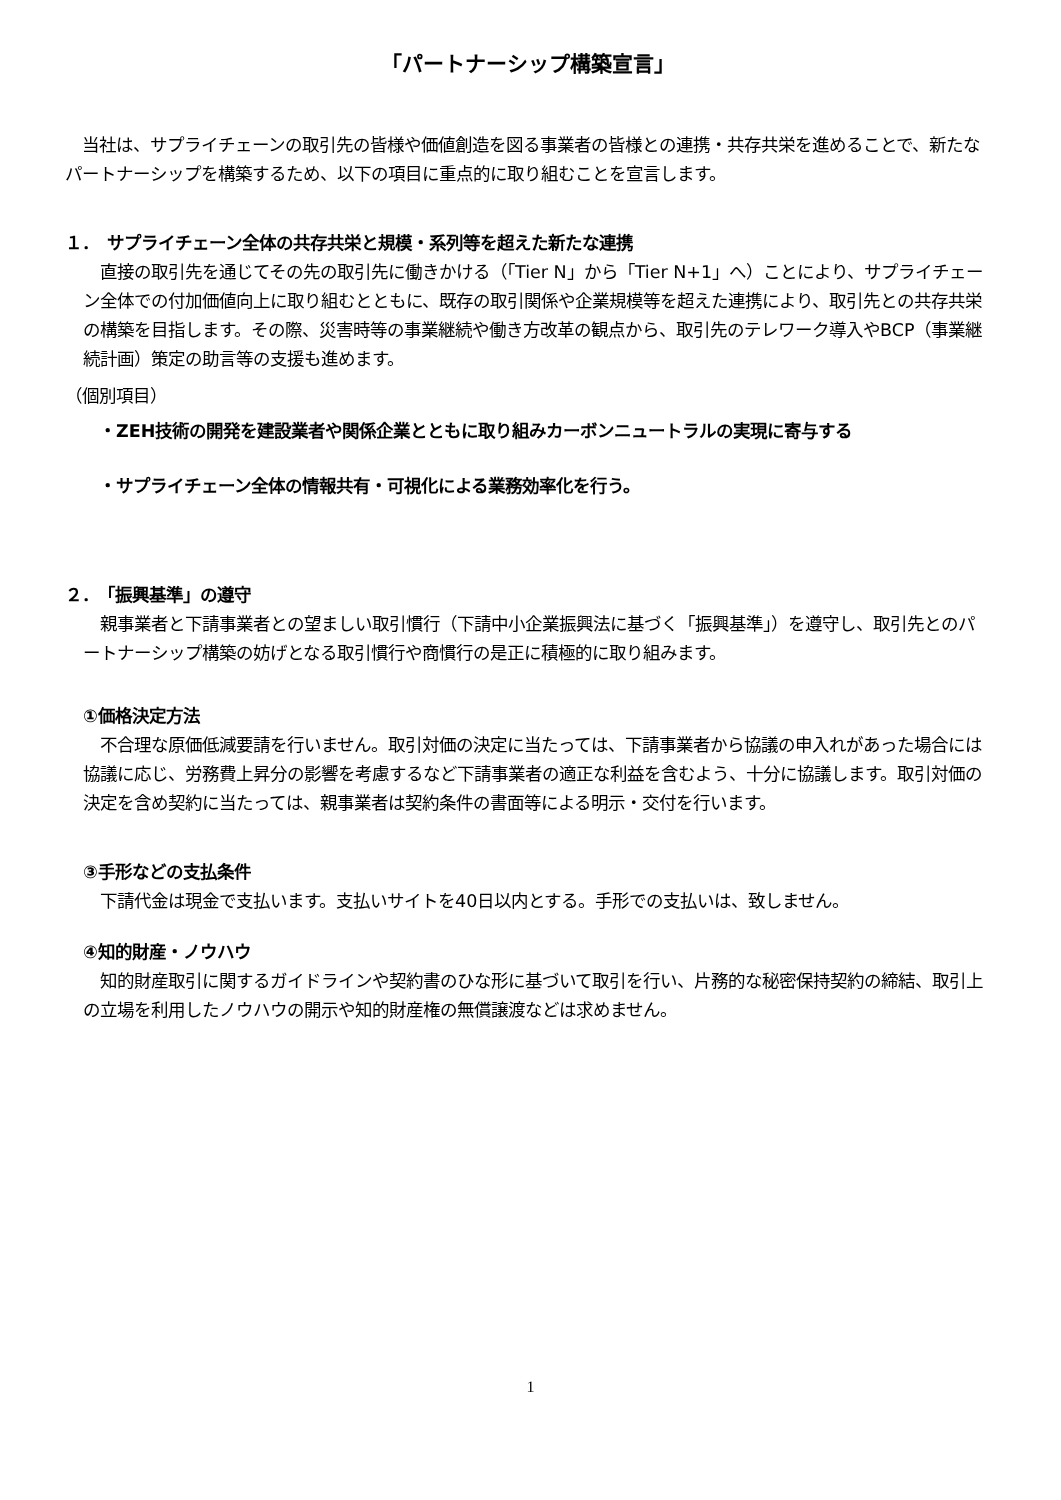「パートナーシップ構築宣言」
　当社は、サプライチェーンの取引先の皆様や価値創造を図る事業者の皆様との連携・共存共栄を進めることで、新たなパートナーシップを構築するため、以下の項目に重点的に取り組むことを宣言します。
１．　サプライチェーン全体の共存共栄と規模・系列等を超えた新たな連携
　直接の取引先を通じてその先の取引先に働きかける（「Tier N」から「Tier N+1」へ）ことにより、サプライチェーン全体での付加価値向上に取り組むとともに、既存の取引関係や企業規模等を超えた連携により、取引先との共存共栄の構築を目指します。その際、災害時等の事業継続や働き方改革の観点から、取引先のテレワーク導入やBCP（事業継続計画）策定の助言等の支援も進めます。
（個別項目）
　　・ZEH技術の開発を建設業者や関係企業とともに取り組みカーボンニュートラルの実現に寄与する
　　・サプライチェーン全体の情報共有・可視化による業務効率化を行う。
２．　「振興基準」の遵守
　親事業者と下請事業者との望ましい取引慣行（下請中小企業振興法に基づく「振興基準」）を遵守し、取引先とのパートナーシップ構築の妨げとなる取引慣行や商慣行の是正に積極的に取り組みます。
①価格決定方法
　不合理な原価低減要請を行いません。取引対価の決定に当たっては、下請事業者から協議の申入れがあった場合には協議に応じ、労務費上昇分の影響を考慮するなど下請事業者の適正な利益を含むよう、十分に協議します。取引対価の決定を含め契約に当たっては、親事業者は契約条件の書面等による明示・交付を行います。
③手形などの支払条件
　下請代金は現金で支払います。支払いサイトを40日以内とする。手形での支払いは、致しません。
④知的財産・ノウハウ
　知的財産取引に関するガイドラインや契約書のひな形に基づいて取引を行い、片務的な秘密保持契約の締結、取引上の立場を利用したノウハウの開示や知的財産権の無償譲渡などは求めません。
1